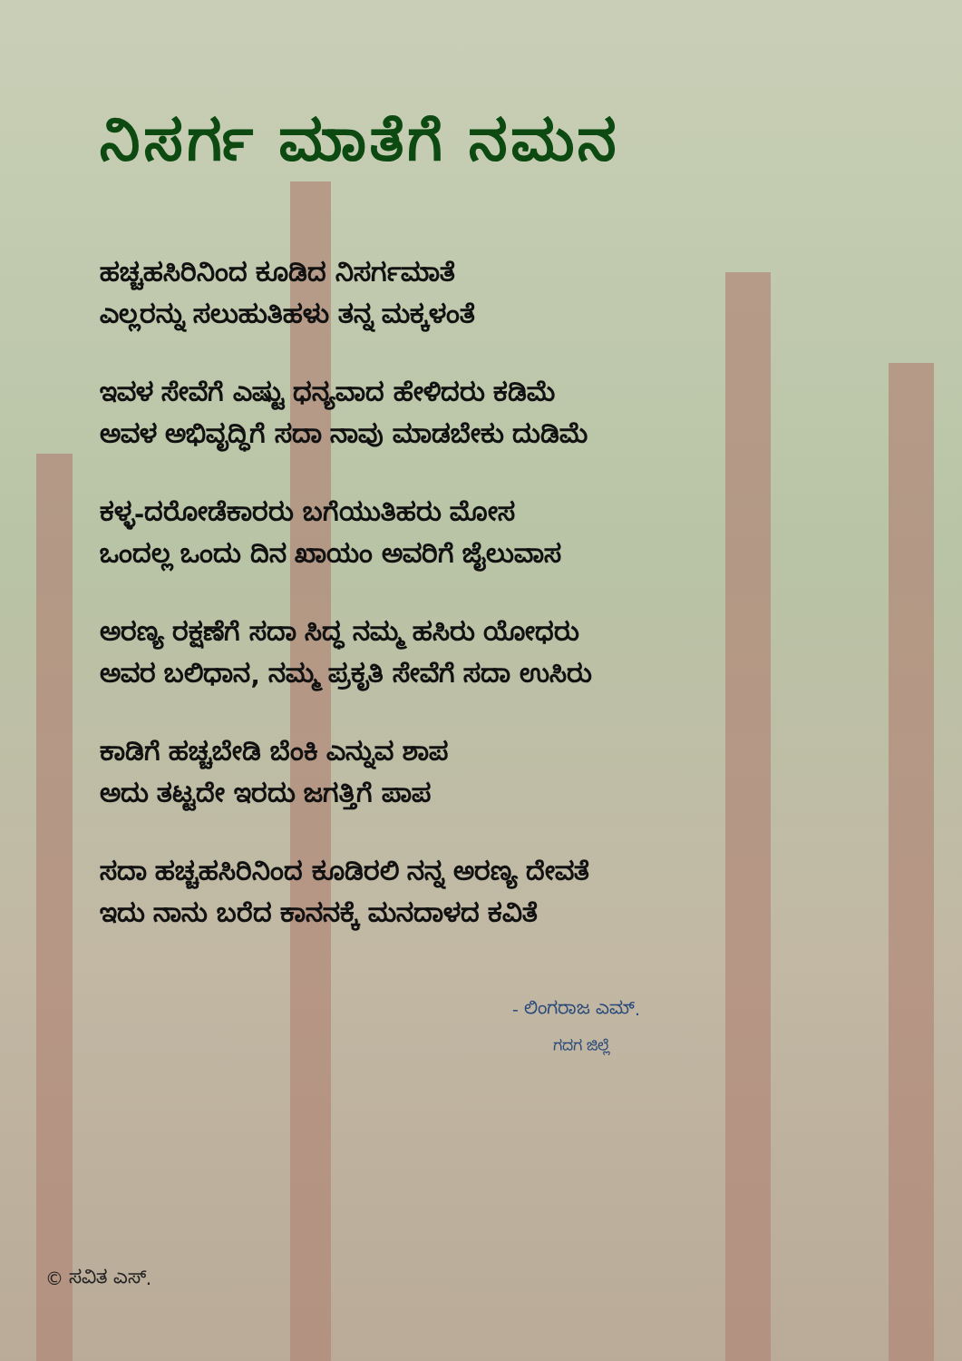ನಿಸರ್ಗ ಮಾತೆಗೆ ನಮನ
ಹಚ್ಚಹಸಿರಿನಿಂದ ಕೂಡಿದ ನಿಸರ್ಗಮಾತೆ
ಎಲ್ಲರನ್ನು ಸಲುಹುತಿಹಳು ತನ್ನ ಮಕ್ಕಳಂತೆ
ಇವಳ ಸೇವೆಗೆ ಎಷ್ಟು ಧನ್ಯವಾದ ಹೇಳಿದರು ಕಡಿಮೆ
ಅವಳ ಅಭಿವೃದ್ಧಿಗೆ ಸದಾ ನಾವು ಮಾಡಬೇಕು ದುಡಿಮೆ
ಕಳ್ಳ-ದರೋಡೆಕಾರರು ಬಗೆಯುತಿಹರು ಮೋಸ
ಒಂದಲ್ಲ ಒಂದು ದಿನ ಖಾಯಂ ಅವರಿಗೆ ಜೈಲುವಾಸ
ಅರಣ್ಯ ರಕ್ಷಣೆಗೆ ಸದಾ ಸಿದ್ಧ ನಮ್ಮ ಹಸಿರು ಯೋಧರು
ಅವರ ಬಲಿಧಾನ, ನಮ್ಮ ಪ್ರಕೃತಿ ಸೇವೆಗೆ ಸದಾ ಉಸಿರು
ಕಾಡಿಗೆ ಹಚ್ಚಬೇಡಿ ಬೆಂಕಿ ಎನ್ನುವ ಶಾಪ
ಅದು ತಟ್ಟದೇ ಇರದು ಜಗತ್ತಿಗೆ ಪಾಪ
ಸದಾ ಹಚ್ಚಹಸಿರಿನಿಂದ ಕೂಡಿರಲಿ ನನ್ನ ಅರಣ್ಯ ದೇವತೆ
ಇದು ನಾನು ಬರೆದ ಕಾನನಕ್ಕೆ ಮನದಾಳದ ಕವಿತೆ
- ಲಿಂಗರಾಜ ಎಮ್.
ಗದಗ ಜಿಲ್ಲೆ
© ಸವಿತ ಎಸ್.